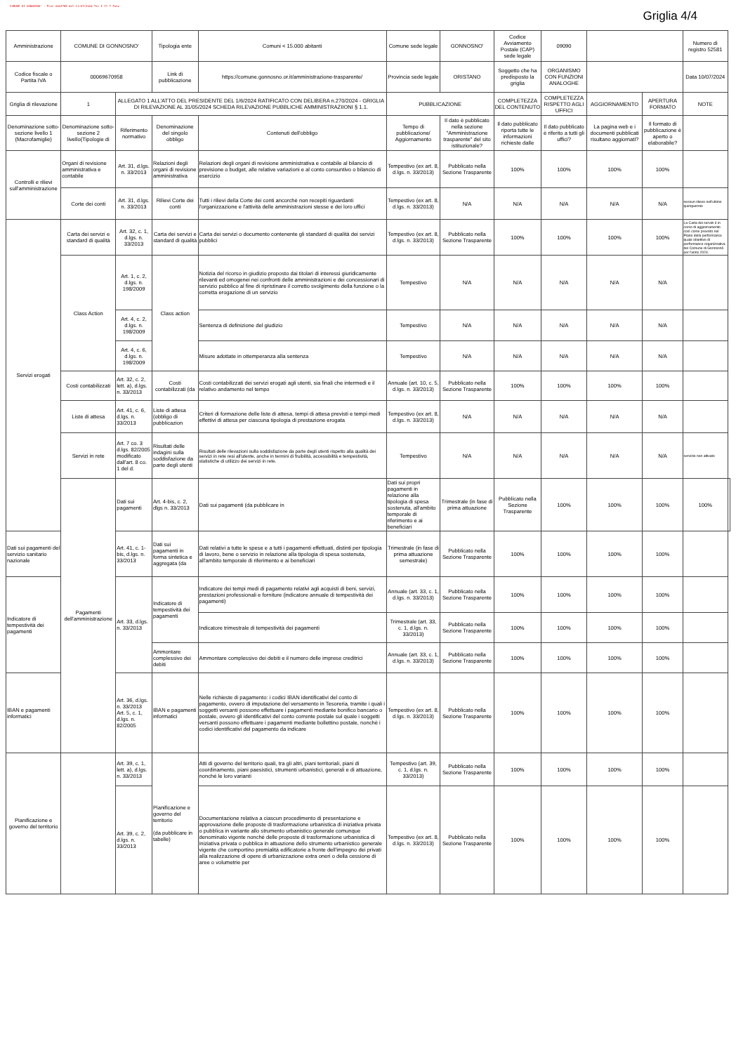COMUNE DI GONNOSNO' - Prot 0003795 del 11/07/2024 Tit I Cl 7 Fasc
Griglia 4/4
| Amministrazione | COMUNE DI GONNOSNO' | | Tipologia ente | Comuni < 15.000 abitanti | Comune sede legale | GONNOSNO' | Codice Avviamento Postale (CAP) sede legale | 09090 | | | Numero di registro 52581 | |
| Codice fiscale o Partita IVA | 00069670958 | | Link di pubblicazione | https://comune.gonnosno.or.it/amministrazione-trasparente/ | Provincia sede legale | ORISTANO | Soggetto che ha predisposto la griglia | ORGANISMO CON FUNZIONI ANALOGHE | | | Data 10/07/2024 | |
| Griglia di rilevazione | 1 | ALLEGATO 1 ALL'ATTO DEL PRESIDENTE DEL 1/6/2024 RATIFICATO CON DELIBERA n.270/2024 - GRIGLIA DI RILEVAZIONE AL 31/05/2024 SCHEDA RILEVAZIONE PUBBLICHE AMMINISTRAZIIONI § 1.1. | | | PUBBLICAZIONE | | COMPLETEZZA DEL CONTENUTO | COMPLETEZZA RISPETTO AGLI UFFICI | AGGIORNAMENTO | APERTURA FORMATO | NOTE | |
| Denominazione sotto-sezione livello 1 (Macrofamiglie) | Denominazione sotto-sezione 2 livello(Tipologie di | Riferimento normativo | Denominazione del singolo obbligo | Contenuti dell'obbligo | Tempo di pubblicazione/ Aggiornamento | Il dato è pubblicato nella sezione "Amministrazione trasparente" del sito istituzionale? | Il dato pubblicato riporta tutte le informazioni richieste dalle | Il dato pubblicato è riferito a tutti gli uffici? | La pagina web e i documenti pubblicati risultano aggiornati? | Il formato di pubblicazione è aperto o elaborabile? | | |
| Controlli e rilievi sull'amministrazione | Organi di revisione amministrativa e contabile | Art. 31, d.lgs. n. 33/2013 | Relazioni degli organi di revisione amministrativa | Relazioni degli organi di revisione amministrativa e contabile al bilancio di previsione o budget, alle relative variazioni e al conto consuntivo o bilancio di esercizio | Tempestivo (ex art. 8, d.lgs. n. 33/2013) | Pubblicato nella Sezione Trasparente | 100% | 100% | 100% | 100% | | |
| | Corte dei conti | Art. 31, d.lgs. n. 33/2013 | Rilievi Corte dei conti | Tutti i rilievi della Corte dei conti ancorchè non recepiti riguardanti l'organizzazione e l'attività delle amministrazioni stesse e dei loro uffici | Tempestivo (ex art. 8, d.lgs. n. 33/2013) | N/A | N/A | N/A | N/A | N/A | nessun rilievo nell'ultimo quinquennio | |
| Servizi erogati | Carta dei servizi e standard di qualità | Art. 32, c. 1, d.lgs. n. 33/2013 | Carta dei servizi e standard di qualità | Carta dei servizi o documento contenente gli standard di qualità dei servizi pubblici | Tempestivo (ex art. 8, d.lgs. n. 33/2013) | Pubblicato nella Sezione Trasparente | 100% | 100% | 100% | 100% | La Carta dei servizi è in corso di aggiornamento così come previsto nel Piano della performance quale obiettivo di performance organizzativa del Comune di Gonnosnò per l'anno 2024. | |
| | Class Action | Art. 1, c. 2, d.lgs. n. 198/2009 | Class action | Notizia del ricorso in giudizio proposto dai titolari di interessi giuridicamente rilevanti ed omogenei nei confronti delle amministrazioni e dei concessionari di servizio pubblico al fine di ripristinare il corretto svolgimento della funzione o la corretta erogazione di un servizio | Tempestivo | N/A | N/A | N/A | N/A | N/A | | |
| | | Art. 4, c. 2, d.lgs. n. 198/2009 | | Sentenza di definizione del giudizio | Tempestivo | N/A | N/A | N/A | N/A | N/A | | |
| | | Art. 4, c. 6, d.lgs. n. 198/2009 | | Misure adottate in ottemperanza alla sentenza | Tempestivo | N/A | N/A | N/A | N/A | N/A | | |
| | Costi contabilizzati | Art. 32, c. 2, lett. a), d.lgs. n. 33/2013 | Costi contabilizzati (da | Costi contabilizzati dei servizi erogati agli utenti, sia finali che intermedi e il relativo andamento nel tempo | Annuale (art. 10, c. 5, d.lgs. n. 33/2013) | Pubblicato nella Sezione Trasparente | 100% | 100% | 100% | 100% | | |
| | Liste di attesa | Art. 41, c. 6, d.lgs. n. 33/2013 | Liste di attesa (obbligo di pubblicazion | Criteri di formazione delle liste di attesa, tempi di attesa previsti e tempi medi effettivi di attesa per ciascuna tipologia di prestazione erogata | Tempestivo (ex art. 8, d.lgs. n. 33/2013) | N/A | N/A | N/A | N/A | N/A | | |
| | Servizi in rete | Art. 7 co. 3 d.lgs. 82/2005 modificato dall'art. 8 co. 1 del d. | Risultati delle indagini sulla soddisfazione da parte degli utenti | Risultati delle rilevazioni sulla soddisfazione da parte degli utenti rispetto alla qualità dei servizi in rete resi all'utente, anche in termini di fruibilità, accessibilità e tempestività, statistiche di utilizzo dei servizi in rete. | Tempestivo | N/A | N/A | N/A | N/A | N/A | servizio non attivato | |
| | Pagamenti dell'amministrazione | Dati sui pagamenti | Art. 4-bis, c. 2, dlgs n. 33/2013 | Dati sui pagamenti (da pubblicare in | Dati sui propri pagamenti in relazione alla tipologia di spesa sostenuta, all'ambito temporale di riferimento e ai beneficiari | Trimestrale (in fase di prima attuazione | Pubblicato nella Sezione Trasparente | 100% | 100% | 100% | 100% | |
| Dati sui pagamenti del servizio sanitario nazionale | | Art. 41, c. 1-bis, d.lgs. n. 33/2013 | Dati sui pagamenti in forma sintetica e aggregata (da | Dati relativi a tutte le spese e a tutti i pagamenti effettuati, distinti per tipologia di lavoro, bene o servizio in relazione alla tipologia di spesa sostenuta, all'ambito temporale di riferimento e ai beneficiari | Trimestrale (in fase di prima attuazione semestrale) | Pubblicato nella Sezione Trasparente | 100% | 100% | 100% | 100% | | |
| Indicatore di tempestività dei pagamenti | | Art. 33, d.lgs. n. 33/2013 | Indicatore di tempestività dei pagamenti | Indicatore dei tempi medi di pagamento relativi agli acquisti di beni, servizi, prestazioni professionali e forniture (indicatore annuale di tempestività dei pagamenti) | Annuale (art. 33, c. 1, d.lgs. n. 33/2013) | Pubblicato nella Sezione Trasparente | 100% | 100% | 100% | 100% | | |
| | | | | Indicatore trimestrale di tempestività dei pagamenti | Trimestrale (art. 33, c. 1, d.lgs. n. 33/2013) | Pubblicato nella Sezione Trasparente | 100% | 100% | 100% | 100% | | |
| | | | Ammontare complessivo dei debiti | Ammontare complessivo dei debiti e il numero delle imprese creditrici | Annuale (art. 33, c. 1, d.lgs. n. 33/2013) | Pubblicato nella Sezione Trasparente | 100% | 100% | 100% | 100% | | |
| IBAN e pagamenti informatici | | Art. 36, d.lgs. n. 33/2013 Art. 5, c. 1, d.lgs. n. 82/2005 | IBAN e pagamenti informatici | Nelle richieste di pagamento: i codici IBAN identificativi del conto di pagamento, ovvero di imputazione del versamento in Tesoreria, tramite i quali i soggetti versanti possono effettuare i pagamenti mediante bonifico bancario o postale, ovvero gli identificativi del conto corrente postale sul quale i soggetti versanti possono effettuare i pagamenti mediante bollettino postale, nonchè i codici identificativi del pagamento da indicare | Tempestivo (ex art. 8, d.lgs. n. 33/2013) | Pubblicato nella Sezione Trasparente | 100% | 100% | 100% | 100% | | |
| Pianificazione e governo del territorio | | Art. 39, c. 1, lett. a), d.lgs. n. 33/2013 | Pianificazione e governo del territorio (da pubblicare in tabelle) | Atti di governo del territorio quali, tra gli altri, piani territoriali, piani di coordinamento, piani paesistici, strumenti urbanistici, generali e di attuazione, nonché le loro varianti | Tempestivo (art. 39, c. 1, d.lgs. n. 33/2013) | Pubblicato nella Sezione Trasparente | 100% | 100% | 100% | 100% | | |
| | | Art. 39, c. 2, d.lgs. n. 33/2013 | | Documentazione relativa a ciascun procedimento di presentazione e approvazione delle proposte di trasformazione urbanistica di iniziativa privata o pubblica in variante allo strumento urbanistico generale comunque denominato vigente nonché delle proposte di trasformazione urbanistica di iniziativa privata o pubblica in attuazione dello strumento urbanistico generale vigente che comportino premialità edificatorie a fronte dell'impegno dei privati alla realizzazione di opere di urbanizzazione extra oneri o della cessione di aree o volumetrie per | Tempestivo (ex art. 8, d.lgs. n. 33/2013) | Pubblicato nella Sezione Trasparente | 100% | 100% | 100% | 100% | | |